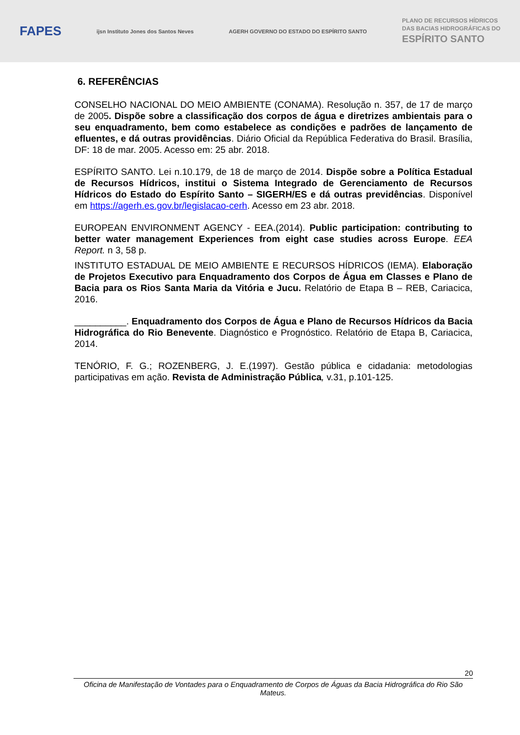FAPES ijsn Instituto Jones dos Santos Neves AGERH GOVERNO DO ESTADO DO ESPÍRITO SANTO PLANO DE RECURSOS HÍDRICOS
DAS BACIAS HIDROGRÁFICAS DO
ESPÍRITO SANTO
6. REFERÊNCIAS
CONSELHO NACIONAL DO MEIO AMBIENTE (CONAMA). Resolução n. 357, de 17 de março de 2005. Dispõe sobre a classificação dos corpos de água e diretrizes ambientais para o seu enquadramento, bem como estabelece as condições e padrões de lançamento de efluentes, e dá outras providências. Diário Oficial da República Federativa do Brasil. Brasília, DF: 18 de mar. 2005. Acesso em: 25 abr. 2018.
ESPÍRITO SANTO. Lei n.10.179, de 18 de março de 2014. Dispõe sobre a Política Estadual de Recursos Hídricos, institui o Sistema Integrado de Gerenciamento de Recursos Hídricos do Estado do Espírito Santo – SIGERH/ES e dá outras previdências. Disponível em https://agerh.es.gov.br/legislacao-cerh. Acesso em 23 abr. 2018.
EUROPEAN ENVIRONMENT AGENCY - EEA.(2014). Public participation: contributing to better water management Experiences from eight case studies across Europe. EEA Report. n 3, 58 p.
INSTITUTO ESTADUAL DE MEIO AMBIENTE E RECURSOS HÍDRICOS (IEMA). Elaboração de Projetos Executivo para Enquadramento dos Corpos de Água em Classes e Plano de Bacia para os Rios Santa Maria da Vitória e Jucu. Relatório de Etapa B – REB, Cariacica, 2016.
__________. Enquadramento dos Corpos de Água e Plano de Recursos Hídricos da Bacia Hidrográfica do Rio Benevente. Diagnóstico e Prognóstico. Relatório de Etapa B, Cariacica, 2014.
TENÓRIO, F. G.; ROZENBERG, J. E.(1997). Gestão pública e cidadania: metodologias participativas em ação. Revista de Administração Pública, v.31, p.101-125.
20
Oficina de Manifestação de Vontades para o Enquadramento de Corpos de Águas da Bacia Hidrográfica do Rio São Mateus.